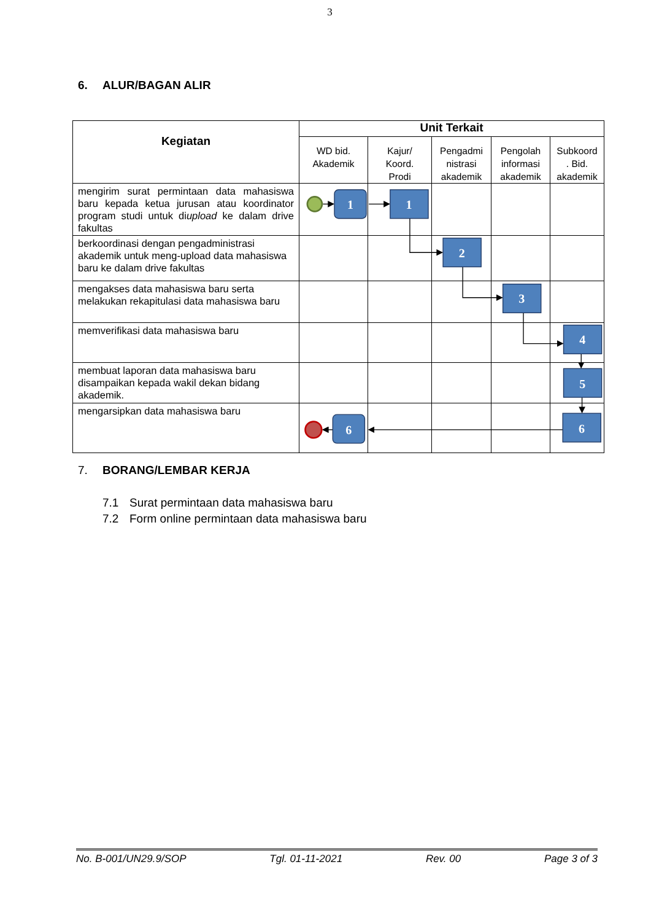3
6. ALUR/BAGAN ALIR
| Kegiatan | Unit Terkait | | | | |
| --- | --- | --- | --- | --- | --- |
| | WD bid. Akademik | Kajur/ Koord. Prodi | Pengadmi nistrasi akademik | Pengolah informasi akademik | Subkoord . Bid. akademik |
| mengirim surat permintaan data mahasiswa baru kepada ketua jurusan atau koordinator program studi untuk di upload ke dalam drive fakultas | | | | | |
| berkoordinasi dengan pengadministrasi akademik untuk meng-upload data mahasiswa baru ke dalam drive fakultas | | | | | |
| mengakses data mahasiswa baru serta melakukan rekapitulasi data mahasiswa baru | | | | | |
| memverifikasi data mahasiswa baru | | | | | |
| membuat laporan data mahasiswa baru disampaikan kepada wakil dekan bidang akademik. | | | | | |
| mengarsipkan data mahasiswa baru | | | | | |
1
1
2
3
4
5
6
6
7. BORANG/LEMBAR KERJA
7.1 Surat permintaan data mahasiswa baru
7.2 Form online permintaan data mahasiswa baru
No. B-001/UN29.9/SOP Tgl. 01-11-2021 Rev. 00 Page 3 of 3